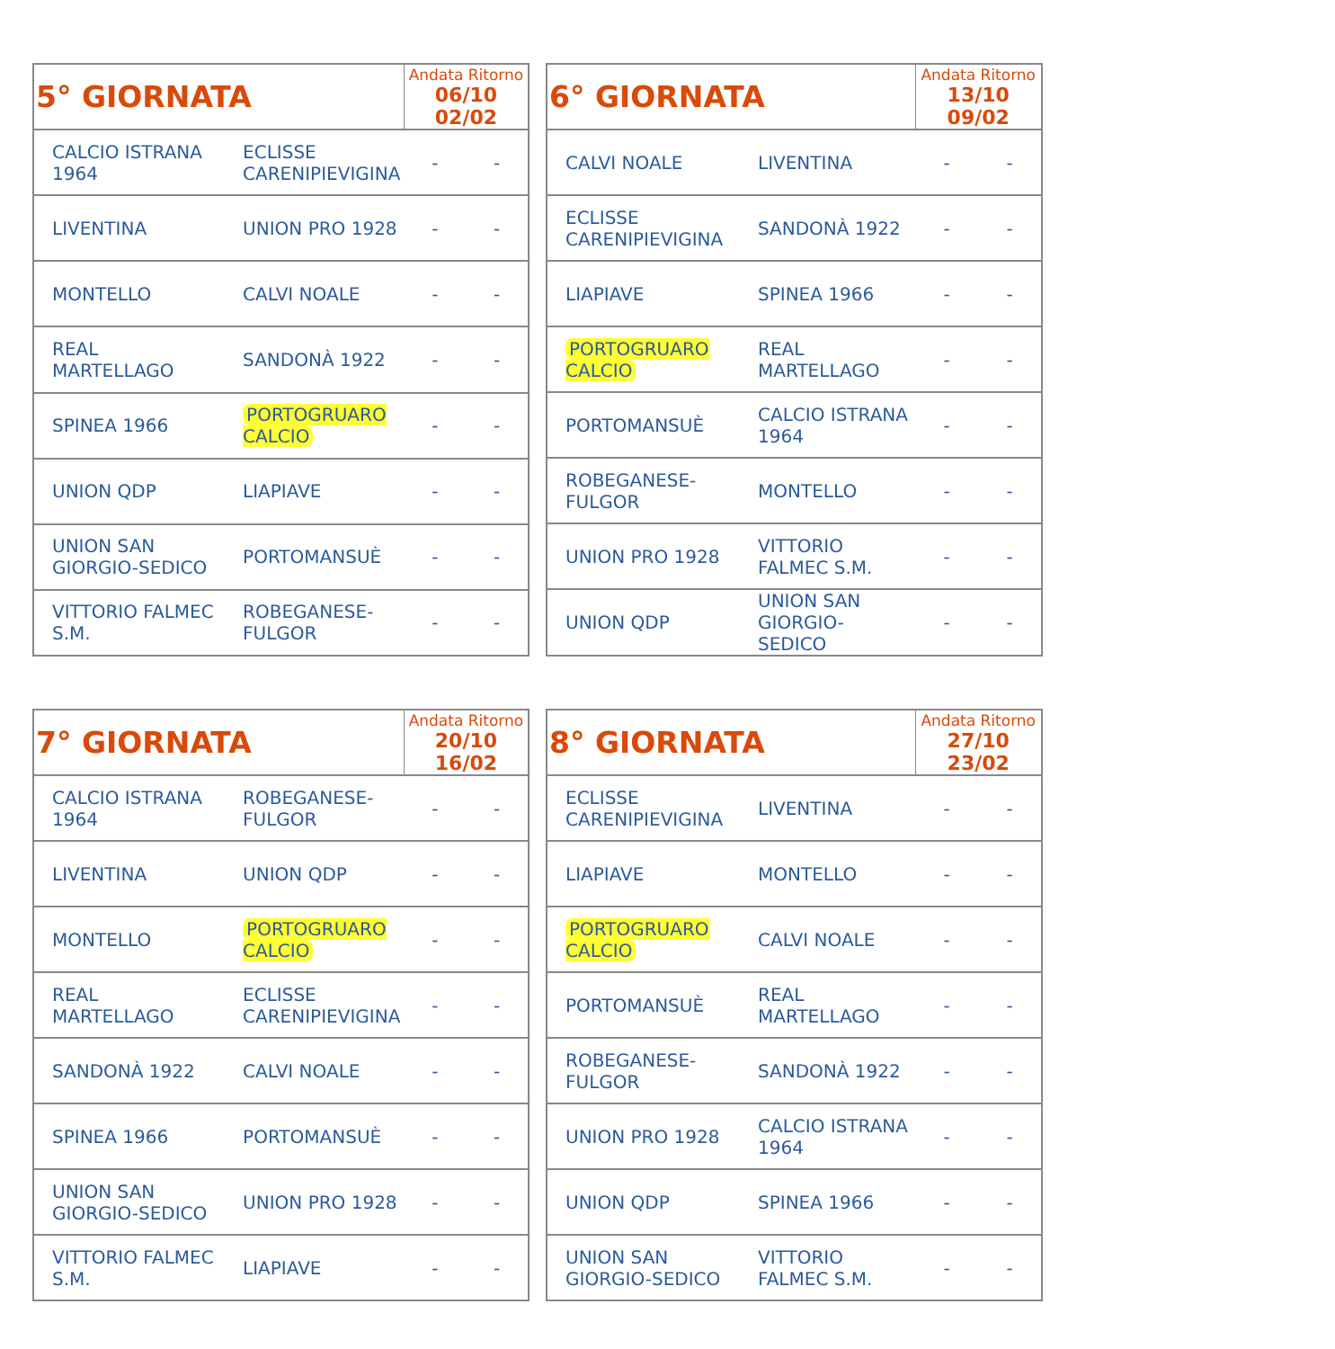| 5° GIORNATA | | Andata Ritorno 06/10 02/02 | |
| --- | --- | --- | --- |
| CALCIO ISTRANA 1964 | ECLISSE CARENIPIEVIGINA | - | - |
| LIVENTINA | UNION PRO 1928 | - | - |
| MONTELLO | CALVI NOALE | - | - |
| REAL MARTELLAGO | SANDONÀ 1922 | - | - |
| SPINEA 1966 | PORTOGRUARO CALCIO | - | - |
| UNION QDP | LIAPIAVE | - | - |
| UNION SAN GIORGIO-SEDICO | PORTOMANSUÈ | - | - |
| VITTORIO FALMEC S.M. | ROBEGANESE-FULGOR | - | - |
| 6° GIORNATA | | Andata Ritorno 13/10 09/02 | |
| --- | --- | --- | --- |
| CALVI NOALE | LIVENTINA | - | - |
| ECLISSE CARENIPIEVIGINA | SANDONÀ 1922 | - | - |
| LIAPIAVE | SPINEA 1966 | - | - |
| PORTOGRUARO CALCIO | REAL MARTELLAGO | - | - |
| PORTOMANSUÈ | CALCIO ISTRANA 1964 | - | - |
| ROBEGANESE-FULGOR | MONTELLO | - | - |
| UNION PRO 1928 | VITTORIO FALMEC S.M. | - | - |
| UNION QDP | UNION SAN GIORGIO-SEDICO | - | - |
| 7° GIORNATA | | Andata Ritorno 20/10 16/02 | |
| --- | --- | --- | --- |
| CALCIO ISTRANA 1964 | ROBEGANESE-FULGOR | - | - |
| LIVENTINA | UNION QDP | - | - |
| MONTELLO | PORTOGRUARO CALCIO | - | - |
| REAL MARTELLAGO | ECLISSE CARENIPIEVIGINA | - | - |
| SANDONÀ 1922 | CALVI NOALE | - | - |
| SPINEA 1966 | PORTOMANSUÈ | - | - |
| UNION SAN GIORGIO-SEDICO | UNION PRO 1928 | - | - |
| VITTORIO FALMEC S.M. | LIAPIAVE | - | - |
| 8° GIORNATA | | Andata Ritorno 27/10 23/02 | |
| --- | --- | --- | --- |
| ECLISSE CARENIPIEVIGINA | LIVENTINA | - | - |
| LIAPIAVE | MONTELLO | - | - |
| PORTOGRUARO CALCIO | CALVI NOALE | - | - |
| PORTOMANSUÈ | REAL MARTELLAGO | - | - |
| ROBEGANESE-FULGOR | SANDONÀ 1922 | - | - |
| UNION PRO 1928 | CALCIO ISTRANA 1964 | - | - |
| UNION QDP | SPINEA 1966 | - | - |
| UNION SAN GIORGIO-SEDICO | VITTORIO FALMEC S.M. | - | - |